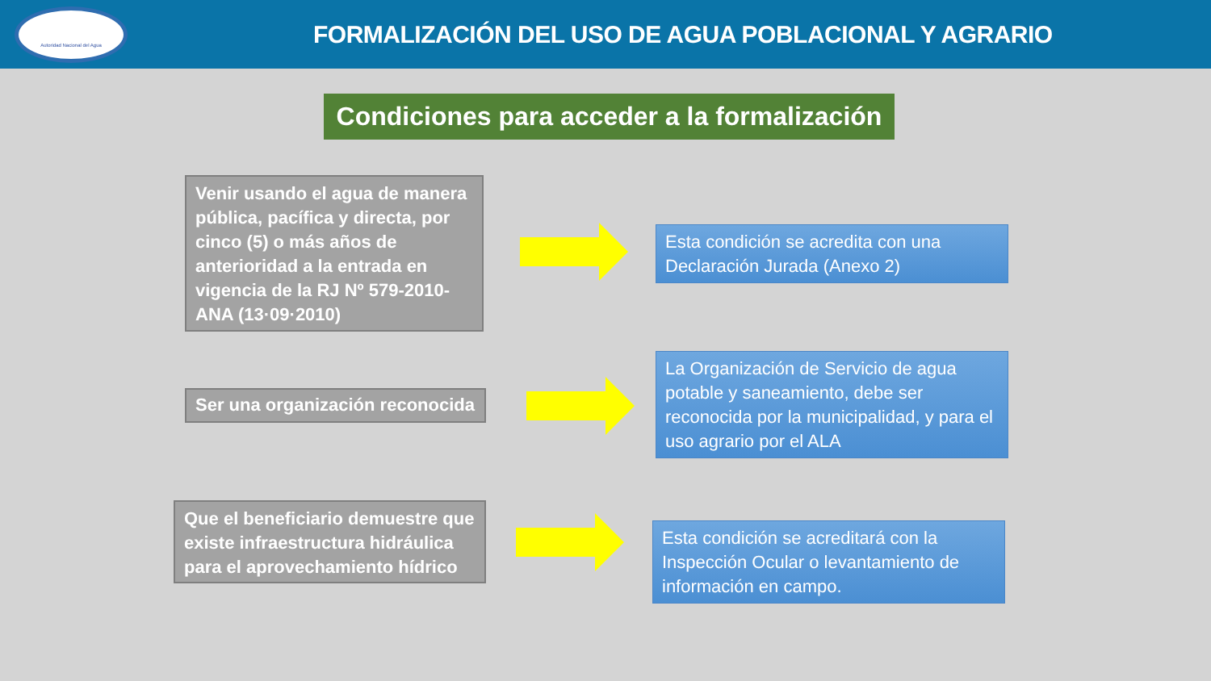Autoridad Nacional del Agua
FORMALIZACIÓN DEL USO DE AGUA POBLACIONAL Y AGRARIO
Condiciones para acceder a la formalización
Venir usando el agua de manera pública, pacífica y directa, por cinco (5) o más años de anterioridad a la entrada en vigencia de la RJ Nº 579-2010-ANA (13·09·2010)
Esta condición se acredita con una Declaración Jurada (Anexo 2)
Ser una organización reconocida
La Organización de Servicio de agua potable y saneamiento, debe ser reconocida por la municipalidad, y para el uso agrario por el ALA
Que el beneficiario demuestre que existe infraestructura hidráulica para el aprovechamiento hídrico
Esta condición se acreditará con la Inspección Ocular o levantamiento de información en campo.